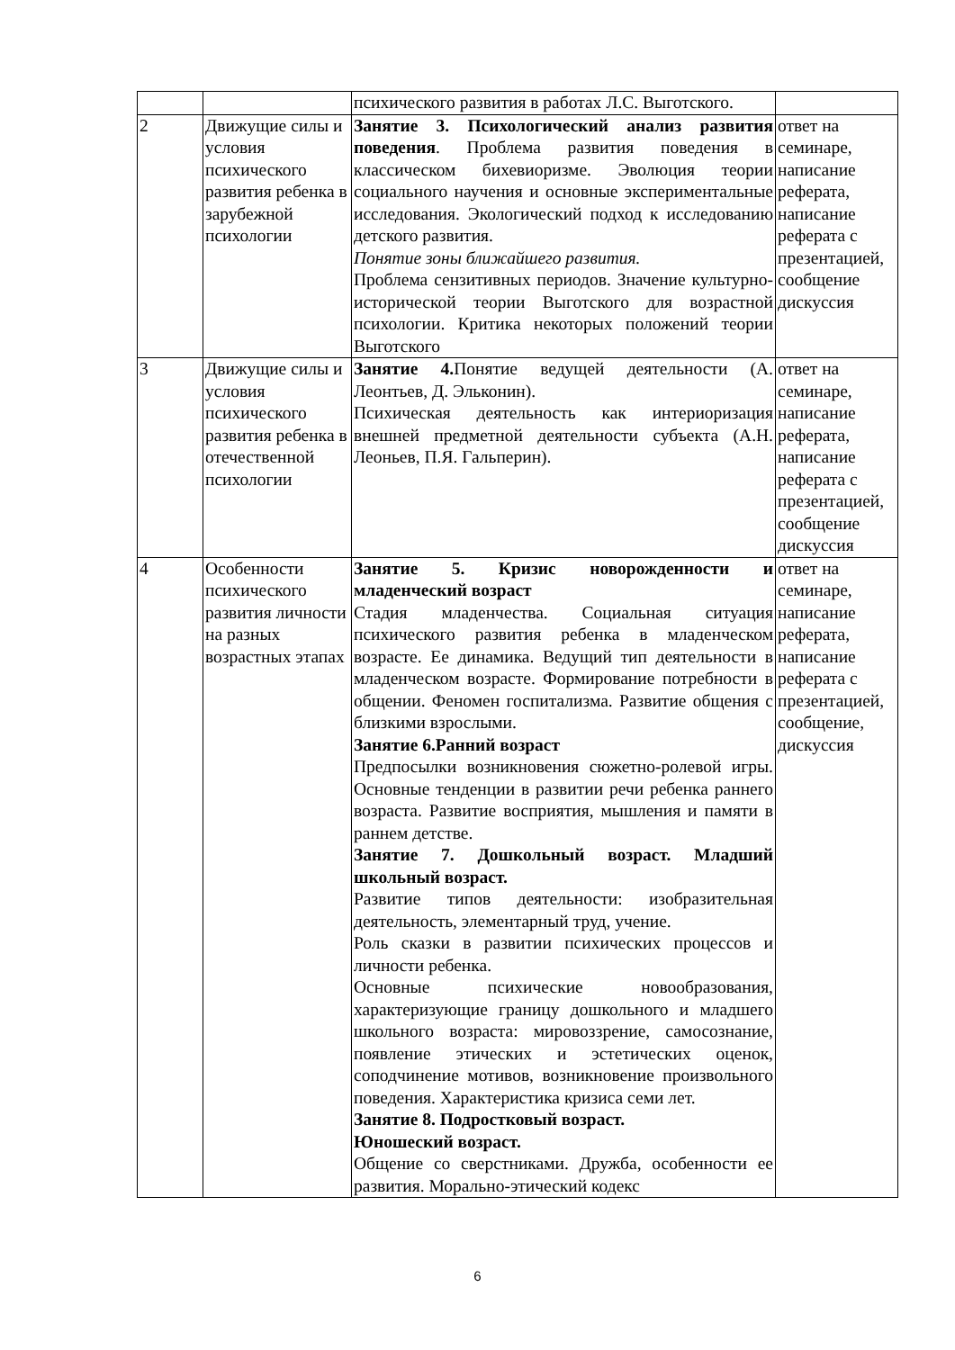| | | психического развития в работах Л.С. Выготского. | |
| 2 | Движущие силы и условия психического развития ребенка в зарубежной психологии | Занятие 3. Психологический анализ развития поведения . Проблема развития поведения в классическом бихевиоризме. Эволюция теории социального научения и основные экспериментальные исследования. Экологический подход к исследованию детского развития. Понятие зоны ближайшего развития. Проблема сензитивных периодов. Значение культурно-исторической теории Выготского для возрастной психологии. Критика некоторых положений теории Выготского | ответ на семинаре, написание реферата, написание реферата с презентацией, сообщение дискуссия |
| 3 | Движущие силы и условия психического развития ребенка в отечественной психологии | Занятие 4. Понятие ведущей деятельности (А. Леонтьев, Д. Эльконин). Психическая деятельность как интериоризация внешней предметной деятельности субъекта (А.Н. Леоньев, П.Я. Гальперин). | ответ на семинаре, написание реферата, написание реферата с презентацией, сообщение дискуссия |
| 4 | Особенности психического развития личности на разных возрастных этапах | Занятие 5. Кризис новорожденности и младенческий возраст Стадия младенчества. Социальная ситуация психического развития ребенка в младенческом возрасте. Ее динамика. Ведущий тип деятельности в младенческом возрасте. Формирование потребности в общении. Феномен госпитализма. Развитие общения с близкими взрослыми. Занятие 6.Ранний возраст Предпосылки возникновения сюжетно-ролевой игры. Основные тенденции в развитии речи ребенка раннего возраста. Развитие восприятия, мышления и памяти в раннем детстве. Занятие 7. Дошкольный возраст. Младший школьный возраст. Развитие типов деятельности: изобразительная деятельность, элементарный труд, учение. Роль сказки в развитии психических процессов и личности ребенка. Основные психические новообразования, характеризующие границу дошкольного и младшего школьного возраста: мировоззрение, самосознание, появление этических и эстетических оценок, соподчинение мотивов, возникновение произвольного поведения. Характеристика кризиса семи лет. Занятие 8. Подростковый возраст. Юношеский возраст. Общение со сверстниками. Дружба, особенности ее развития. Морально-этический кодекс | ответ на семинаре, написание реферата, написание реферата с презентацией, сообщение, дискуссия |
6